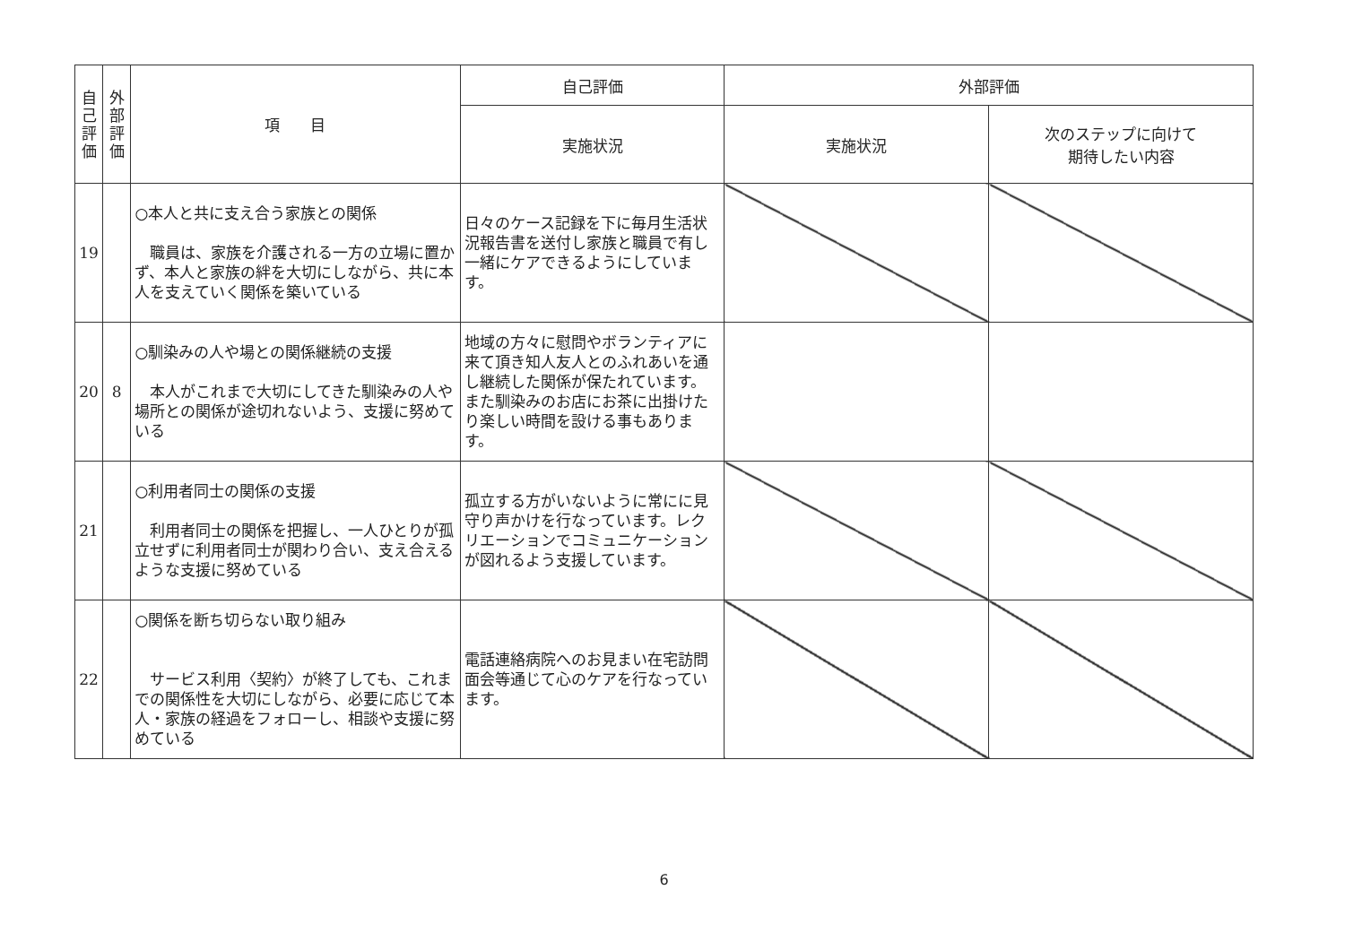| 自 己 評 価 | 外 部 評 価 | 項 目 | 自己評価 | 外部評価 | |
| --- | --- | --- | --- | --- | --- |
| | | | 実施状況 | 実施状況 | 次のステップに向けて 期待したい内容 |
| 19 | | ○本人と共に支え合う家族との関係 職員は、家族を介護される一方の立場に置かず、本人と家族の絆を大切にしながら、共に本人を支えていく関係を築いている | 日々のケース記録を下に毎月生活状況報告書を送付し家族と職員で有し一緒にケアできるようにしています。 | | |
| 20 | 8 | ○馴染みの人や場との関係継続の支援 本人がこれまで大切にしてきた馴染みの人や場所との関係が途切れないよう、支援に努めている | 地域の方々に慰問やボランティアに来て頂き知人友人とのふれあいを通し継続した関係が保たれています。また馴染みのお店にお茶に出掛けたり楽しい時間を設ける事もあります。 | | |
| 21 | | ○利用者同士の関係の支援 利用者同士の関係を把握し、一人ひとりが孤立せずに利用者同士が関わり合い、支え合えるような支援に努めている | 孤立する方がいないように常にに見守り声かけを行なっています。レクリエーションでコミュニケーションが図れるよう支援しています。 | | |
| 22 | | ○関係を断ち切らない取り組み サービス利用〈契約〉が終了しても、これまでの関係性を大切にしながら、必要に応じて本人・家族の経過をフォローし、相談や支援に努めている | 電話連絡病院へのお見まい在宅訪問面会等通じて心のケアを行なっています。 | | |
6